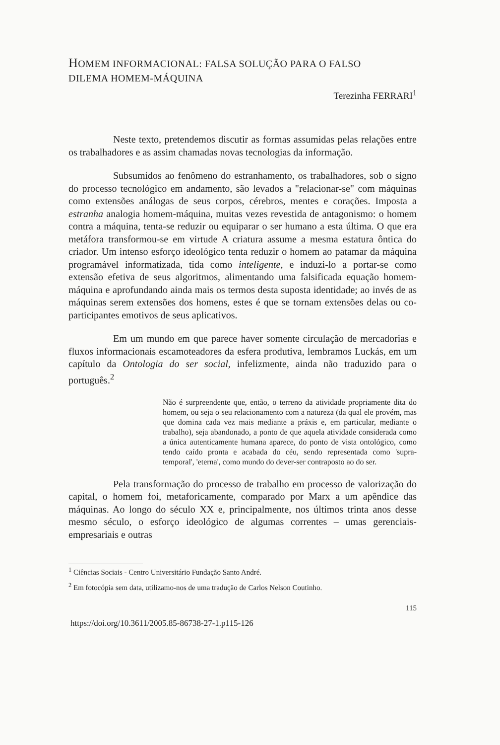HOMEM INFORMACIONAL: FALSA SOLUÇÃO PARA O FALSO
DILEMA HOMEM-MÁQUINA
Terezinha FERRARI<sup>1</sup>
Neste texto, pretendemos discutir as formas assumidas pelas relações entre os trabalhadores e as assim chamadas novas tecnologias da informação.
Subsumidos ao fenômeno do estranhamento, os trabalhadores, sob o signo do processo tecnológico em andamento, são levados a "relacionar-se" com máquinas como extensões análogas de seus corpos, cérebros, mentes e corações. Imposta a estranha analogia homem-máquina, muitas vezes revestida de antagonismo: o homem contra a máquina, tenta-se reduzir ou equiparar o ser humano a esta última. O que era metáfora transformou-se em virtude A criatura assume a mesma estatura ôntica do criador. Um intenso esforço ideológico tenta reduzir o homem ao patamar da máquina programável informatizada, tida como inteligente, e induzi-lo a portar-se como extensão efetiva de seus algoritmos, alimentando uma falsificada equação homem-máquina e aprofundando ainda mais os termos desta suposta identidade; ao invés de as máquinas serem extensões dos homens, estes é que se tornam extensões delas ou co-participantes emotivos de seus aplicativos.
Em um mundo em que parece haver somente circulação de mercadorias e fluxos informacionais escamoteadores da esfera produtiva, lembramos Luckás, em um capítulo da Ontologia do ser social, infelizmente, ainda não traduzido para o português.<sup>2</sup>
Não é surpreendente que, então, o terreno da atividade propriamente dita do homem, ou seja o seu relacionamento com a natureza (da qual ele provém, mas que domina cada vez mais mediante a práxis e, em particular, mediante o trabalho), seja abandonado, a ponto de que aquela atividade considerada como a única autenticamente humana aparece, do ponto de vista ontológico, como tendo caído pronta e acabada do céu, sendo representada como 'supra-temporal', 'eterna', como mundo do dever-ser contraposto ao do ser.
Pela transformação do processo de trabalho em processo de valorização do capital, o homem foi, metaforicamente, comparado por Marx a um apêndice das máquinas. Ao longo do século XX e, principalmente, nos últimos trinta anos desse mesmo século, o esforço ideológico de algumas correntes – umas gerenciais-empresariais e outras
<sup>1</sup> Ciências Sociais - Centro Universitário Fundação Santo André.
<sup>2</sup> Em fotocópia sem data, utilizamo-nos de uma tradução de Carlos Nelson Coutinho.
115
https://doi.org/10.3611/2005.85-86738-27-1.p115-126